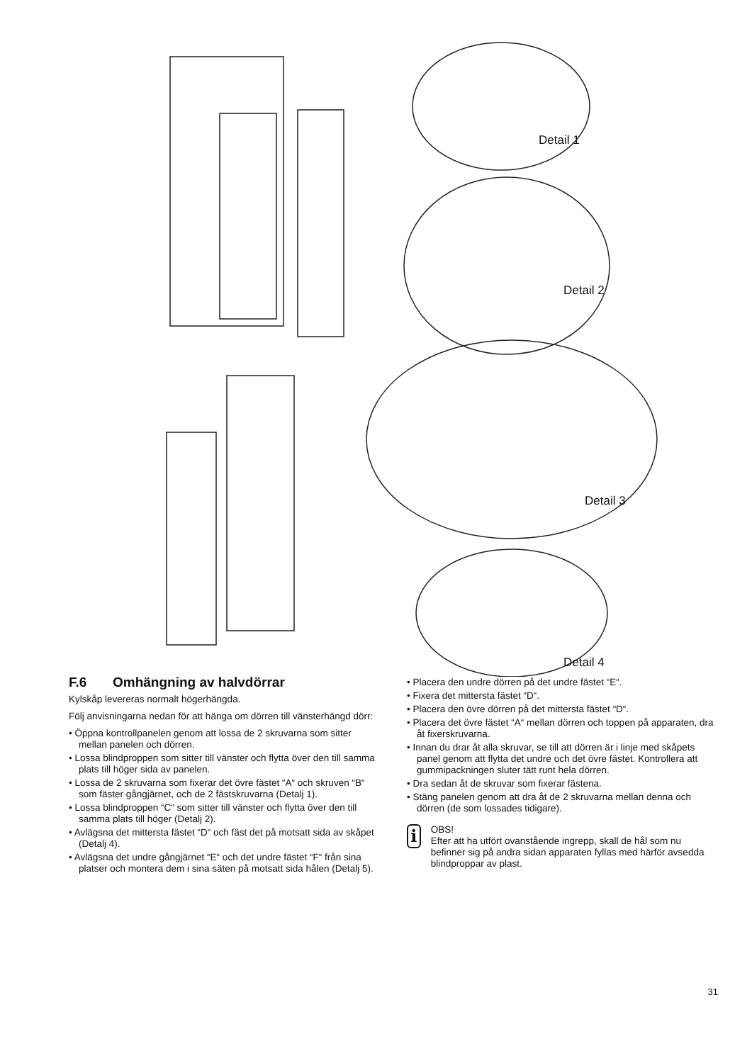Detail 1
Detail 2
Detail 3
Detail 4
F.6 Omhängning av halvdörrar
Kylskåp levereras normalt högerhängda.
Följ anvisningarna nedan för att hänga om dörren till vänsterhängd dörr:
• Öppna kontrollpanelen genom att lossa de 2 skruvarna som sitter mellan panelen och dörren.
• Lossa blindproppen som sitter till vänster och flytta över den till samma plats till höger sida av panelen.
• Lossa de 2 skruvarna som fixerar det övre fästet “A“ och skruven “B“ som fäster gångjärnet, och de 2 fästskruvarna (Detalj 1).
• Lossa blindproppen “C“ som sitter till vänster och flytta över den till samma plats till höger (Detalj 2).
• Avlägsna det mittersta fästet “D“ och fäst det på motsatt sida av skåpet (Detalj 4).
• Avlägsna det undre gångjärnet “E“ och det undre fästet “F“ från sina platser och montera dem i sina säten på motsatt sida hålen (Detalj 5).
• Placera den undre dörren på det undre fästet “E“.
• Fixera det mittersta fästet “D“.
• Placera den övre dörren på det mittersta fästet “D“.
• Placera det övre fästet “A“ mellan dörren och toppen på apparaten, dra åt fixerskruvarna.
• Innan du drar åt alla skruvar, se till att dörren är i linje med skåpets panel genom att flytta det undre och det övre fästet. Kontrollera att gummipackningen sluter tätt runt hela dörren.
• Dra sedan åt de skruvar som fixerar fästena.
• Stäng panelen genom att dra åt de 2 skruvarna mellan denna och dörren (de som lossades tidigare).
i
OBS!
Efter att ha utfört ovanstående ingrepp, skall de hål som nu befinner sig på andra sidan apparaten fyllas med härför avsedda blindproppar av plast.
31